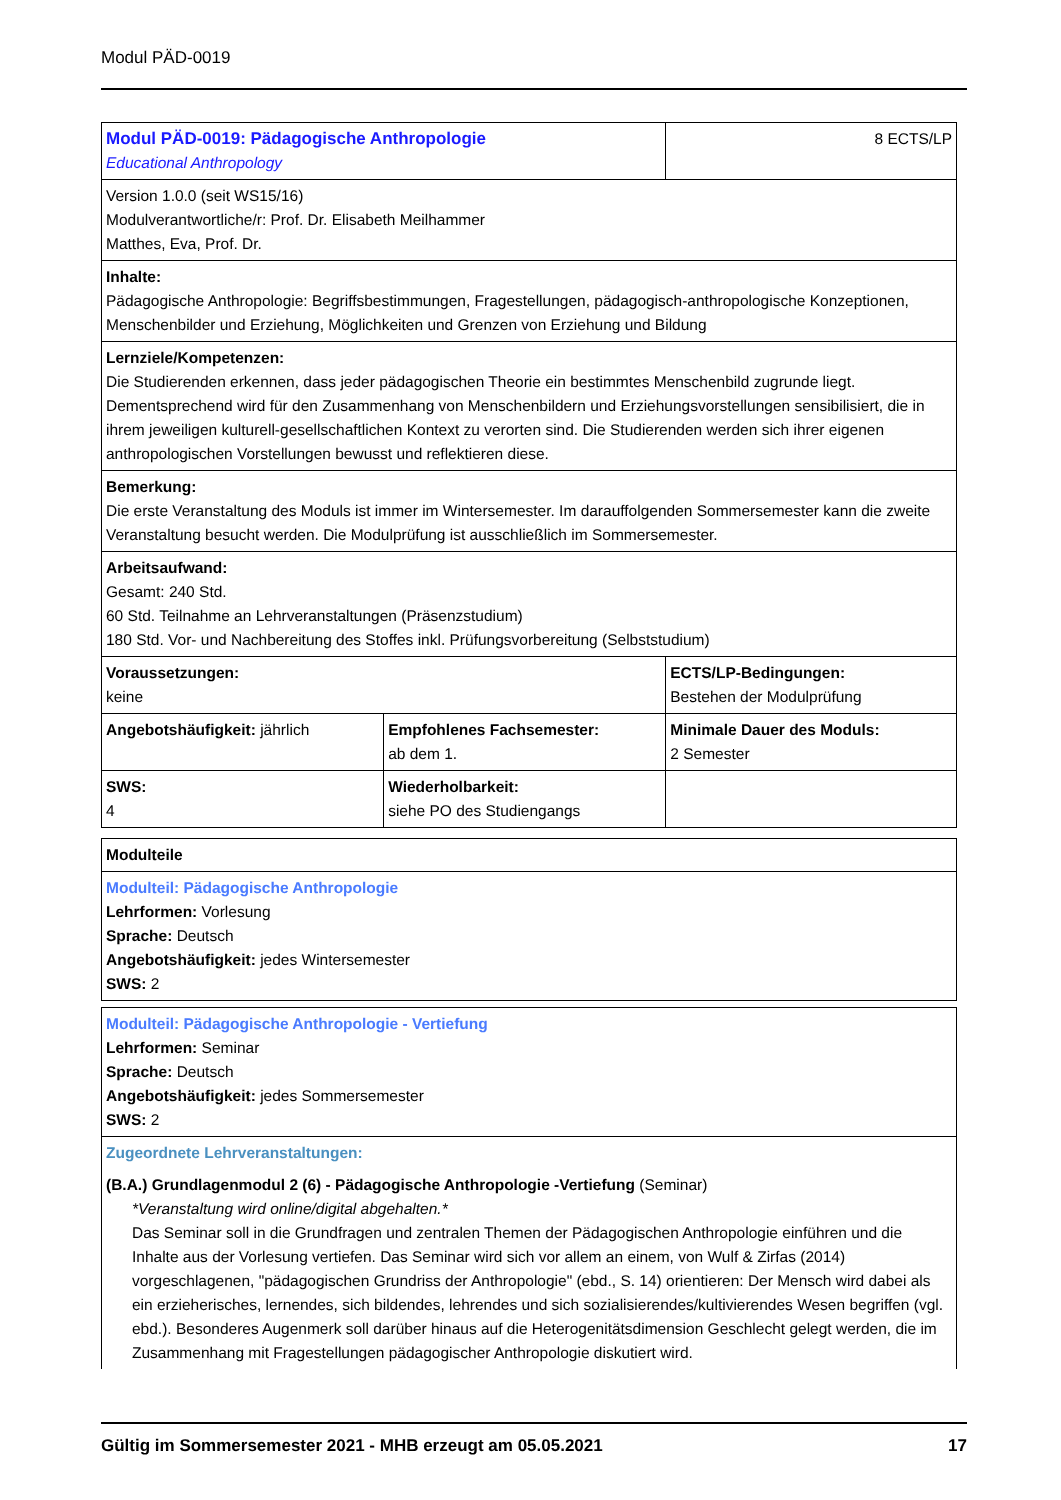Modul PÄD-0019
| Modul PÄD-0019: Pädagogische Anthropologie Educational Anthropology | | 8 ECTS/LP |
| Version 1.0.0 (seit WS15/16) Modulverantwortliche/r: Prof. Dr. Elisabeth Meilhammer Matthes, Eva, Prof. Dr. | | |
| Inhalte: Pädagogische Anthropologie: Begriffsbestimmungen, Fragestellungen, pädagogisch-anthropologische Konzeptionen, Menschenbilder und Erziehung, Möglichkeiten und Grenzen von Erziehung und Bildung | | |
| Lernziele/Kompetenzen: Die Studierenden erkennen, dass jeder pädagogischen Theorie ein bestimmtes Menschenbild zugrunde liegt. Dementsprechend wird für den Zusammenhang von Menschenbildern und Erziehungsvorstellungen sensibilisiert, die in ihrem jeweiligen kulturell-gesellschaftlichen Kontext zu verorten sind. Die Studierenden werden sich ihrer eigenen anthropologischen Vorstellungen bewusst und reflektieren diese. | | |
| Bemerkung: Die erste Veranstaltung des Moduls ist immer im Wintersemester. Im darauffolgenden Sommersemester kann die zweite Veranstaltung besucht werden. Die Modulprüfung ist ausschließlich im Sommersemester. | | |
| Arbeitsaufwand: Gesamt: 240 Std. 60 Std. Teilnahme an Lehrveranstaltungen (Präsenzstudium) 180 Std. Vor- und Nachbereitung des Stoffes inkl. Prüfungsvorbereitung (Selbststudium) | | |
| Voraussetzungen: keine | | ECTS/LP-Bedingungen: Bestehen der Modulprüfung |
| Angebotshäufigkeit: jährlich | Empfohlenes Fachsemester: ab dem 1. | Minimale Dauer des Moduls: 2 Semester |
| SWS: 4 | Wiederholbarkeit: siehe PO des Studiengangs | |
| Modulteile |
| Modulteil: Pädagogische Anthropologie Lehrformen: Vorlesung Sprache: Deutsch Angebotshäufigkeit: jedes Wintersemester SWS: 2 |
| Modulteil: Pädagogische Anthropologie - Vertiefung Lehrformen: Seminar Sprache: Deutsch Angebotshäufigkeit: jedes Sommersemester SWS: 2 |
| Zugeordnete Lehrveranstaltungen: (B.A.) Grundlagenmodul 2 (6) - Pädagogische Anthropologie -Vertiefung (Seminar) *Veranstaltung wird online/digital abgehalten.* Das Seminar soll in die Grundfragen und zentralen Themen der Pädagogischen Anthropologie einführen und die Inhalte aus der Vorlesung vertiefen. Das Seminar wird sich vor allem an einem, von Wulf & Zirfas (2014) vorgeschlagenen, "pädagogischen Grundriss der Anthropologie" (ebd., S. 14) orientieren: Der Mensch wird dabei als ein erzieherisches, lernendes, sich bildendes, lehrendes und sich sozialisierendes/kultivierendes Wesen begriffen (vgl. ebd.). Besonderes Augenmerk soll darüber hinaus auf die Heterogenitätsdimension Geschlecht gelegt werden, die im Zusammenhang mit Fragestellungen pädagogischer Anthropologie diskutiert wird. |
Gültig im Sommersemester 2021 - MHB erzeugt am 05.05.2021 17